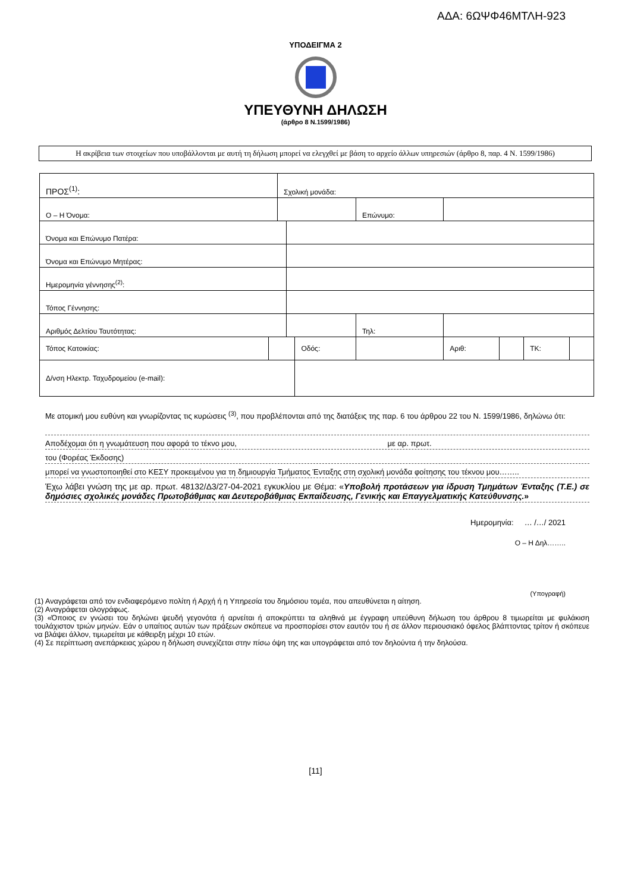ΑΔΑ: 6ΩΨΦ46ΜΤΛΗ-923
ΥΠΟΔΕΙΓΜΑ 2
ΥΠΕΥΘΥΝΗ ΔΗΛΩΣΗ
(άρθρο 8 Ν.1599/1986)
Η ακρίβεια των στοιχείων που υποβάλλονται με αυτή τη δήλωση μπορεί να ελεγχθεί με βάση το αρχείο άλλων υπηρεσιών (άρθρο 8, παρ. 4 Ν. 1599/1986)
| ΠΡΟΣ<sup>(1)</sup>: | | Σχολική μονάδα: | | | | | | | | |
| Ο – Η Όνομα: | | | | | | Επώνυμο: | | | | |
| Όνομα και Επώνυμο Πατέρα: | | | | | | | | | | |
| Όνομα και Επώνυμο Μητέρας: | | | | | | | | | | |
| Ημερομηνία γέννησης<sup>(2)</sup>: | | | | | | | | | | |
| Τόπος Γέννησης: | | | | | | | | | | |
| Αριθμός Δελτίου Ταυτότητας: | | | | | | Τηλ: | | | | |
| Τόπος Κατοικίας: | | | | Οδός: | | | Αριθ: | | ΤΚ: | |
| Δ/νση Ηλεκτρ. Ταχυδρομείου (e-mail): | | | | | | | | | | |
Με ατομική μου ευθύνη και γνωρίζοντας τις κυρώσεις <sup>(3)</sup>, που προβλέπονται από της διατάξεις της παρ. 6 του άρθρου 22 του Ν. 1599/1986, δηλώνω ότι:
Αποδέχομαι ότι η γνωμάτευση που αφορά το τέκνο μου, με αρ. πρωτ.
του (Φορέας Έκδοσης)
μπορεί να γνωστοποιηθεί στο ΚΕΣΥ προκειμένου για τη δημιουργία Τμήματος Ένταξης στη σχολική μονάδα φοίτησης του τέκνου μου……..
Έχω λάβει γνώση της με αρ. πρωτ. 48132/Δ3/27-04-2021 εγκυκλίου με Θέμα: «Υποβολή προτάσεων για ίδρυση Τμημάτων Ένταξης (Τ.Ε.) σε δημόσιες σχολικές μονάδες Πρωτοβάθμιας και Δευτεροβάθμιας Εκπαίδευσης, Γενικής και Επαγγελματικής Κατεύθυνσης.»
Ημερομηνία: … /…/ 2021
Ο – Η Δηλ……..
(Υπογραφή)
(1) Αναγράφεται από τον ενδιαφερόμενο πολίτη ή Αρχή ή η Υπηρεσία του δημόσιου τομέα, που απευθύνεται η αίτηση.
(2) Αναγράφεται ολογράφως.
(3) «Όποιος εν γνώσει του δηλώνει ψευδή γεγονότα ή αρνείται ή αποκρύπτει τα αληθινά με έγγραφη υπεύθυνη δήλωση του άρθρου 8 τιμωρείται με φυλάκιση τουλάχιστον τριών μηνών. Εάν ο υπαίτιος αυτών των πράξεων σκόπευε να προσπορίσει στον εαυτόν του ή σε άλλον περιουσιακό όφελος βλάπτοντας τρίτον ή σκόπευε να βλάψει άλλον, τιμωρείται με κάθειρξη μέχρι 10 ετών.
(4) Σε περίπτωση ανεπάρκειας χώρου η δήλωση συνεχίζεται στην πίσω όψη της και υπογράφεται από τον δηλούντα ή την δηλούσα.
[11]